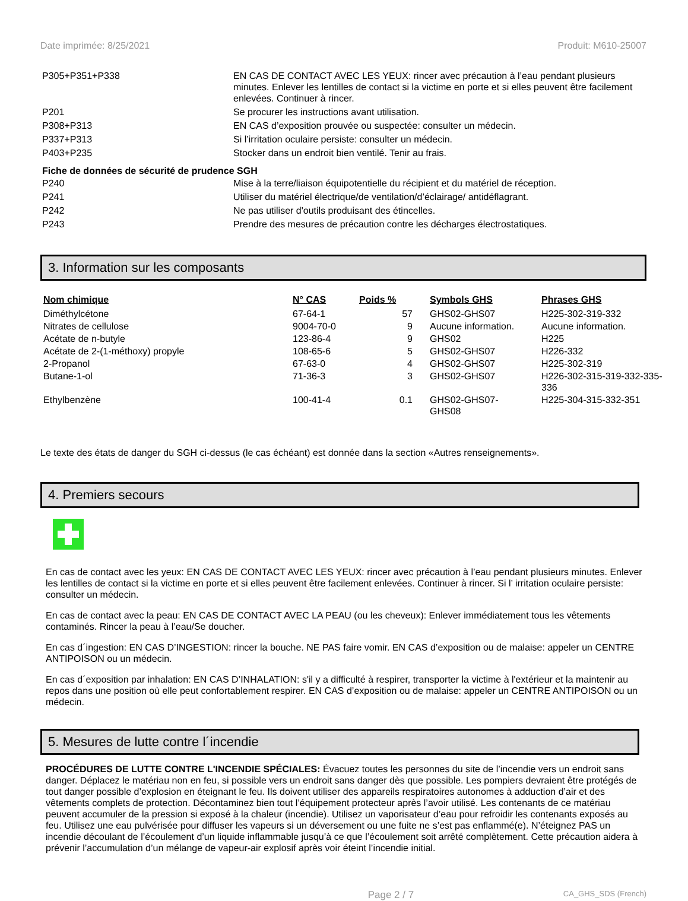Date imprimée: 8/25/2021 Produit: M610-25007
| P305+P351+P338 | EN CAS DE CONTACT AVEC LES YEUX: rincer avec précaution à l’eau pendant plusieurs minutes. Enlever les lentilles de contact si la victime en porte et si elles peuvent être facilement enlevées. Continuer à rincer. |
| P201 | Se procurer les instructions avant utilisation. |
| P308+P313 | EN CAS d’exposition prouvée ou suspectée: consulter un médecin. |
| P337+P313 | Si l’irritation oculaire persiste: consulter un médecin. |
| P403+P235 | Stocker dans un endroit bien ventilé. Tenir au frais. |
Fiche de données de sécurité de prudence SGH
| P240 | Mise à la terre/liaison équipotentielle du récipient et du matériel de réception. |
| P241 | Utiliser du matériel électrique/de ventilation/d’éclairage/ antidéflagrant. |
| P242 | Ne pas utiliser d'outils produisant des étincelles. |
| P243 | Prendre des mesures de précaution contre les décharges électrostatiques. |
3. Information sur les composants
| Nom chimique | N° CAS | Poids % | Symbols GHS | Phrases GHS |
| --- | --- | --- | --- | --- |
| Diméthylcétone | 67-64-1 | 57 | GHS02-GHS07 | H225-302-319-332 |
| Nitrates de cellulose | 9004-70-0 | 9 | Aucune information. | Aucune information. |
| Acétate de n-butyle | 123-86-4 | 9 | GHS02 | H225 |
| Acétate de 2-(1-méthoxy) propyle | 108-65-6 | 5 | GHS02-GHS07 | H226-332 |
| 2-Propanol | 67-63-0 | 4 | GHS02-GHS07 | H225-302-319 |
| Butane-1-ol | 71-36-3 | 3 | GHS02-GHS07 | H226-302-315-319-332-335-336 |
| Ethylbenzène | 100-41-4 | 0.1 | GHS02-GHS07- GHS08 | H225-304-315-332-351 |
Le texte des états de danger du SGH ci-dessus (le cas échéant) est donnée dans la section «Autres renseignements».
4. Premiers secours
En cas de contact avec les yeux: EN CAS DE CONTACT AVEC LES YEUX: rincer avec précaution à l’eau pendant plusieurs minutes. Enlever les lentilles de contact si la victime en porte et si elles peuvent être facilement enlevées. Continuer à rincer. Si l’ irritation oculaire persiste: consulter un médecin.
En cas de contact avec la peau: EN CAS DE CONTACT AVEC LA PEAU (ou les cheveux): Enlever immédiatement tous les vêtements contaminés. Rincer la peau à l’eau/Se doucher.
En cas d´ingestion: EN CAS D’INGESTION: rincer la bouche. NE PAS faire vomir. EN CAS d’exposition ou de malaise: appeler un CENTRE ANTIPOISON ou un médecin.
En cas d´exposition par inhalation: EN CAS D’INHALATION: s'il y a difficulté à respirer, transporter la victime à l'extérieur et la maintenir au repos dans une position où elle peut confortablement respirer. EN CAS d’exposition ou de malaise: appeler un CENTRE ANTIPOISON ou un médecin.
5. Mesures de lutte contre l´incendie
PROCÉDURES DE LUTTE CONTRE L'INCENDIE SPÉCIALES: Évacuez toutes les personnes du site de l’incendie vers un endroit sans danger. Déplacez le matériau non en feu, si possible vers un endroit sans danger dès que possible. Les pompiers devraient être protégés de tout danger possible d’explosion en éteignant le feu. Ils doivent utiliser des appareils respiratoires autonomes à adduction d’air et des vêtements complets de protection. Décontaminez bien tout l’équipement protecteur après l’avoir utilisé. Les contenants de ce matériau peuvent accumuler de la pression si exposé à la chaleur (incendie). Utilisez un vaporisateur d’eau pour refroidir les contenants exposés au feu. Utilisez une eau pulvérisée pour diffuser les vapeurs si un déversement ou une fuite ne s’est pas enflammé(e). N’éteignez PAS un incendie découlant de l’écoulement d’un liquide inflammable jusqu’à ce que l’écoulement soit arrêté complètement. Cette précaution aidera à prévenir l’accumulation d’un mélange de vapeur-air explosif après voir éteint l’incendie initial.
Page 2 / 7 CA_GHS_SDS (French)